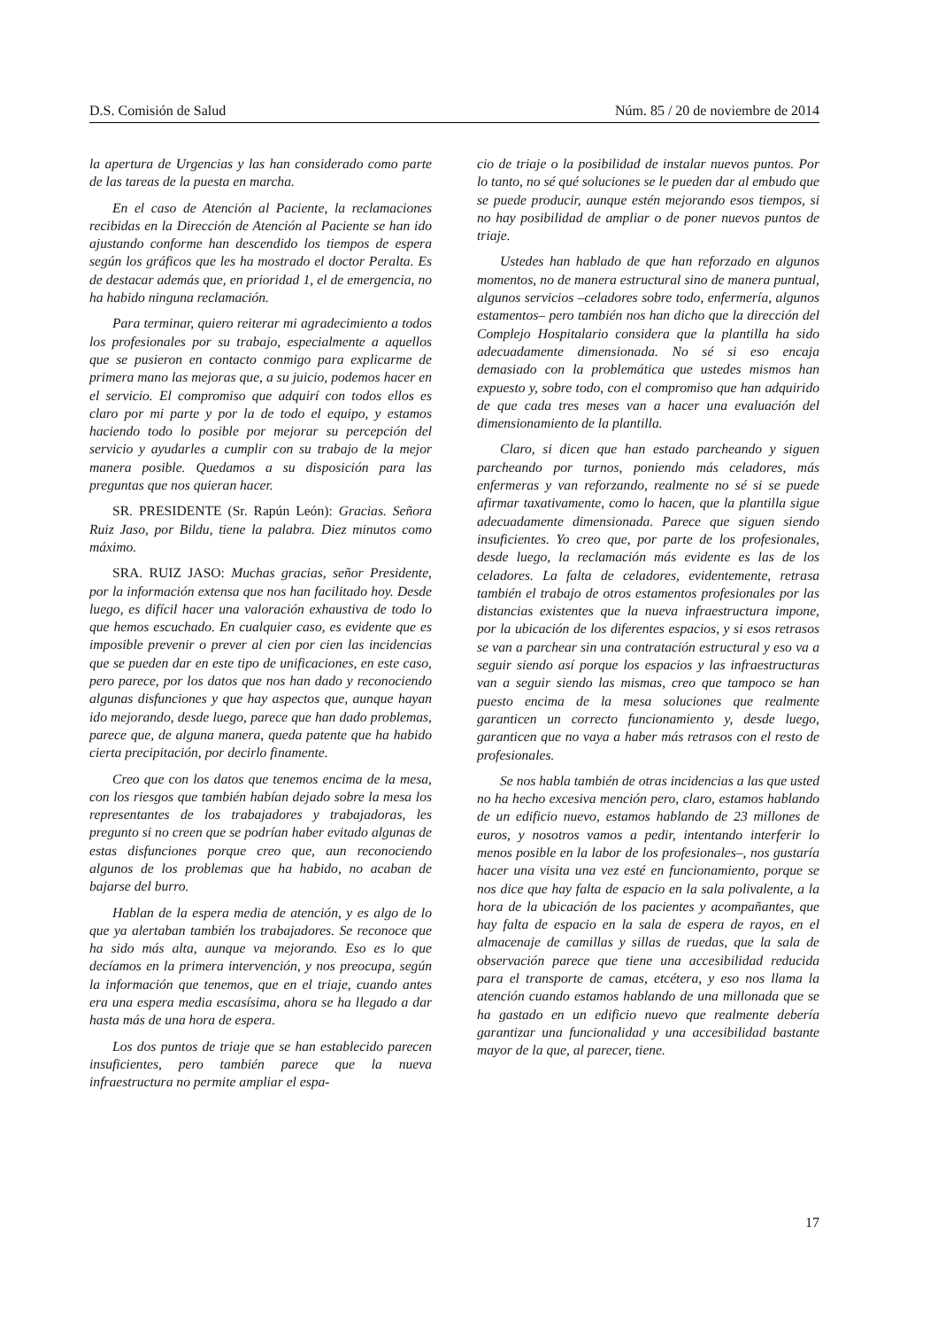D.S. Comisión de Salud Núm. 85 / 20 de noviembre de 2014
la apertura de Urgencias y las han considerado como parte de las tareas de la puesta en marcha.
En el caso de Atención al Paciente, la reclamaciones recibidas en la Dirección de Atención al Paciente se han ido ajustando conforme han descendido los tiempos de espera según los gráficos que les ha mostrado el doctor Peralta. Es de destacar además que, en prioridad 1, el de emergencia, no ha habido ninguna reclamación.
Para terminar, quiero reiterar mi agradecimiento a todos los profesionales por su trabajo, especialmente a aquellos que se pusieron en contacto conmigo para explicarme de primera mano las mejoras que, a su juicio, podemos hacer en el servicio. El compromiso que adquirí con todos ellos es claro por mi parte y por la de todo el equipo, y estamos haciendo todo lo posible por mejorar su percepción del servicio y ayudarles a cumplir con su trabajo de la mejor manera posible. Quedamos a su disposición para las preguntas que nos quieran hacer.
SR. PRESIDENTE (Sr. Rapún León): Gracias. Señora Ruiz Jaso, por Bildu, tiene la palabra. Diez minutos como máximo.
SRA. RUIZ JASO: Muchas gracias, señor Presidente, por la información extensa que nos han facilitado hoy. Desde luego, es difícil hacer una valoración exhaustiva de todo lo que hemos escuchado. En cualquier caso, es evidente que es imposible prevenir o prever al cien por cien las incidencias que se pueden dar en este tipo de unificaciones, en este caso, pero parece, por los datos que nos han dado y reconociendo algunas disfunciones y que hay aspectos que, aunque hayan ido mejorando, desde luego, parece que han dado problemas, parece que, de alguna manera, queda patente que ha habido cierta precipitación, por decirlo finamente.
Creo que con los datos que tenemos encima de la mesa, con los riesgos que también habían dejado sobre la mesa los representantes de los trabajadores y trabajadoras, les pregunto si no creen que se podrían haber evitado algunas de estas disfunciones porque creo que, aun reconociendo algunos de los problemas que ha habido, no acaban de bajarse del burro.
Hablan de la espera media de atención, y es algo de lo que ya alertaban también los trabajadores. Se reconoce que ha sido más alta, aunque va mejorando. Eso es lo que decíamos en la primera intervención, y nos preocupa, según la información que tenemos, que en el triaje, cuando antes era una espera media escasísima, ahora se ha llegado a dar hasta más de una hora de espera.
Los dos puntos de triaje que se han establecido parecen insuficientes, pero también parece que la nueva infraestructura no permite ampliar el espa-
cio de triaje o la posibilidad de instalar nuevos puntos. Por lo tanto, no sé qué soluciones se le pueden dar al embudo que se puede producir, aunque estén mejorando esos tiempos, si no hay posibilidad de ampliar o de poner nuevos puntos de triaje.
Ustedes han hablado de que han reforzado en algunos momentos, no de manera estructural sino de manera puntual, algunos servicios –celadores sobre todo, enfermería, algunos estamentos– pero también nos han dicho que la dirección del Complejo Hospitalario considera que la plantilla ha sido adecuadamente dimensionada. No sé si eso encaja demasiado con la problemática que ustedes mismos han expuesto y, sobre todo, con el compromiso que han adquirido de que cada tres meses van a hacer una evaluación del dimensionamiento de la plantilla.
Claro, si dicen que han estado parcheando y siguen parcheando por turnos, poniendo más celadores, más enfermeras y van reforzando, realmente no sé si se puede afirmar taxativamente, como lo hacen, que la plantilla sigue adecuadamente dimensionada. Parece que siguen siendo insuficientes. Yo creo que, por parte de los profesionales, desde luego, la reclamación más evidente es las de los celadores. La falta de celadores, evidentemente, retrasa también el trabajo de otros estamentos profesionales por las distancias existentes que la nueva infraestructura impone, por la ubicación de los diferentes espacios, y si esos retrasos se van a parchear sin una contratación estructural y eso va a seguir siendo así porque los espacios y las infraestructuras van a seguir siendo las mismas, creo que tampoco se han puesto encima de la mesa soluciones que realmente garanticen un correcto funcionamiento y, desde luego, garanticen que no vaya a haber más retrasos con el resto de profesionales.
Se nos habla también de otras incidencias a las que usted no ha hecho excesiva mención pero, claro, estamos hablando de un edificio nuevo, estamos hablando de 23 millones de euros, y nosotros vamos a pedir, intentando interferir lo menos posible en la labor de los profesionales–, nos gustaría hacer una visita una vez esté en funcionamiento, porque se nos dice que hay falta de espacio en la sala polivalente, a la hora de la ubicación de los pacientes y acompañantes, que hay falta de espacio en la sala de espera de rayos, en el almacenaje de camillas y sillas de ruedas, que la sala de observación parece que tiene una accesibilidad reducida para el transporte de camas, etcétera, y eso nos llama la atención cuando estamos hablando de una millonada que se ha gastado en un edificio nuevo que realmente debería garantizar una funcionalidad y una accesibilidad bastante mayor de la que, al parecer, tiene.
17